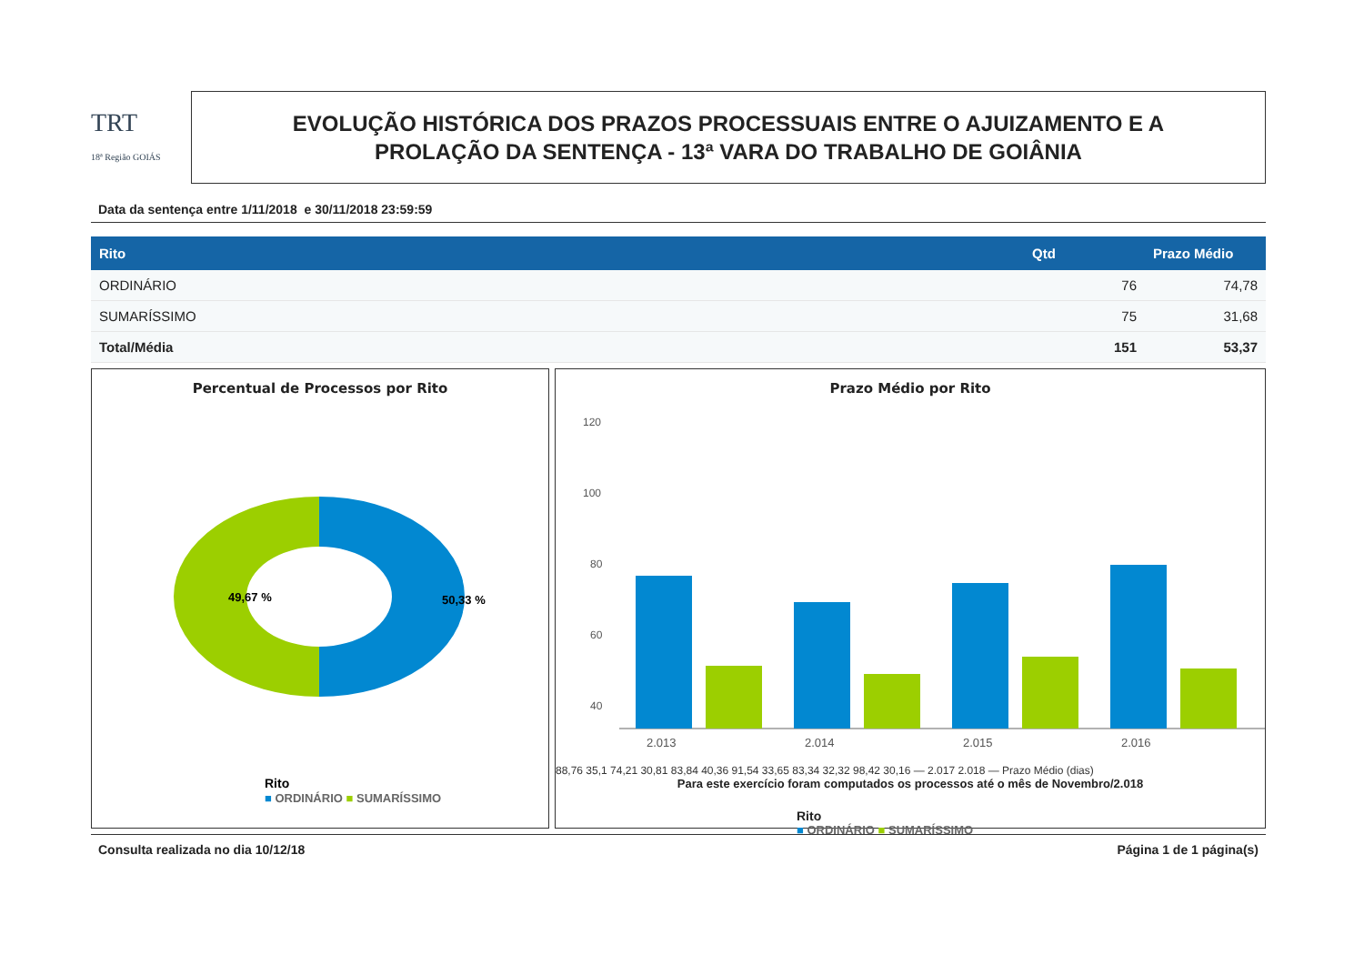TRT
18ª Região GOIÁS
EVOLUÇÃO HISTÓRICA DOS PRAZOS PROCESSUAIS ENTRE O AJUIZAMENTO E A
PROLAÇÃO DA SENTENÇA - 13ª VARA DO TRABALHO DE GOIÂNIA
Data da sentença entre 1/11/2018 e 30/11/2018 23:59:59
| Rito | Qtd | Prazo Médio |
| --- | --- | --- |
| ORDINÁRIO | 76 | 74,78 |
| SUMARÍSSIMO | 75 | 31,68 |
| Total/Média | 151 | 53,37 |
Percentual de Processos por Rito
49,67 %
50,33 %
Rito
■ ORDINÁRIO ■ SUMARÍSSIMO
Prazo Médio por Rito
120
100
80
60
40
2.013
2.014
2.015
2.016
88,76 35,1 74,21 30,81 83,84 40,36 91,54 33,65 83,34 32,32 98,42 30,16 — 2.017 2.018 — Prazo Médio (dias)
Para este exercício foram computados os processos até o mês de Novembro/2.018
Rito
■ ORDINÁRIO ■ SUMARÍSSIMO
Consulta realizada no dia 10/12/18 Página 1 de 1 página(s)